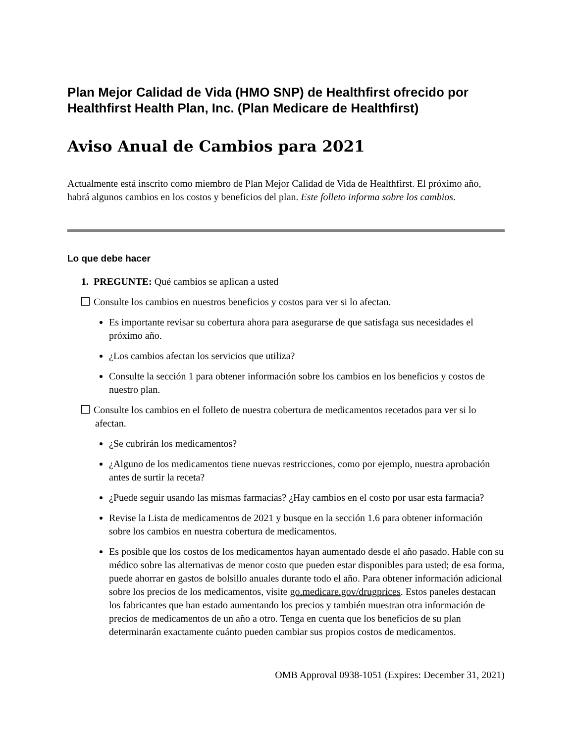Plan Mejor Calidad de Vida (HMO SNP) de Healthfirst ofrecido por Healthfirst Health Plan, Inc. (Plan Medicare de Healthfirst)
Aviso Anual de Cambios para 2021
Actualmente está inscrito como miembro de Plan Mejor Calidad de Vida de Healthfirst. El próximo año, habrá algunos cambios en los costos y beneficios del plan. Este folleto informa sobre los cambios.
Lo que debe hacer
1. PREGUNTE: Qué cambios se aplican a usted
Consulte los cambios en nuestros beneficios y costos para ver si lo afectan.
Es importante revisar su cobertura ahora para asegurarse de que satisfaga sus necesidades el próximo año.
¿Los cambios afectan los servicios que utiliza?
Consulte la sección 1 para obtener información sobre los cambios en los beneficios y costos de nuestro plan.
Consulte los cambios en el folleto de nuestra cobertura de medicamentos recetados para ver si lo afectan.
¿Se cubrirán los medicamentos?
¿Alguno de los medicamentos tiene nuevas restricciones, como por ejemplo, nuestra aprobación antes de surtir la receta?
¿Puede seguir usando las mismas farmacias? ¿Hay cambios en el costo por usar esta farmacia?
Revise la Lista de medicamentos de 2021 y busque en la sección 1.6 para obtener información sobre los cambios en nuestra cobertura de medicamentos.
Es posible que los costos de los medicamentos hayan aumentado desde el año pasado. Hable con su médico sobre las alternativas de menor costo que pueden estar disponibles para usted; de esa forma, puede ahorrar en gastos de bolsillo anuales durante todo el año. Para obtener información adicional sobre los precios de los medicamentos, visite go.medicare.gov/drugprices. Estos paneles destacan los fabricantes que han estado aumentando los precios y también muestran otra información de precios de medicamentos de un año a otro. Tenga en cuenta que los beneficios de su plan determinarán exactamente cuánto pueden cambiar sus propios costos de medicamentos.
OMB Approval 0938-1051 (Expires: December 31, 2021)